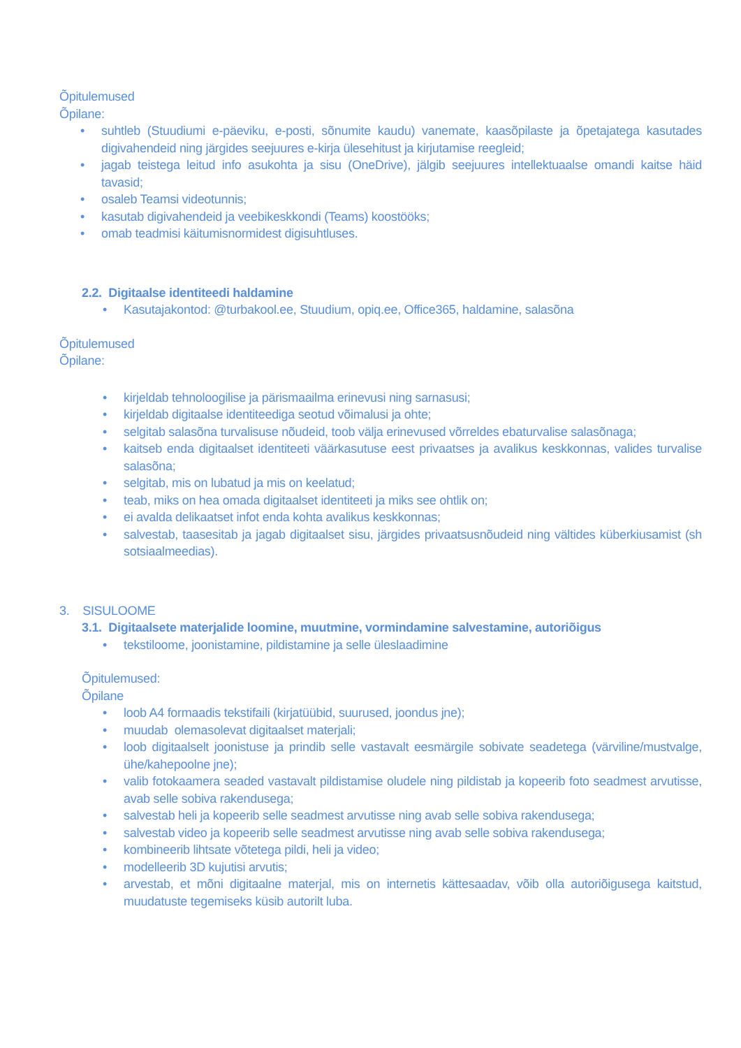Õpitulemused
Õpilane:
• suhtleb (Stuudiumi e-päeviku, e-posti, sõnumite kaudu) vanemate, kaasõpilaste ja õpetajatega kasutades digivahendeid ning järgides seejuures e-kirja ülesehitust ja kirjutamise reegleid;
• jagab teistega leitud info asukohta ja sisu (OneDrive), jälgib seejuures intellektuaalse omandi kaitse häid tavasid;
• osaleb Teamsi videotunnis;
• kasutab digivahendeid ja veebikeskkondi (Teams) koostööks;
• omab teadmisi käitumisnormidest digisuhtluses.
2.2. Digitaalse identiteedi haldamine
• Kasutajakontod: @turbakool.ee, Stuudium, opiq.ee, Office365, haldamine, salasõna
Õpitulemused
Õpilane:
• kirjeldab tehnoloogilise ja pärismaailma erinevusi ning sarnasusi;
• kirjeldab digitaalse identiteediga seotud võimalusi ja ohte;
• selgitab salasõna turvalisuse nõudeid, toob välja erinevused võrreldes ebaturvalise salasõnaga;
• kaitseb enda digitaalset identiteeti väärkasutuse eest privaatses ja avalikus keskkonnas, valides turvalise salasõna;
• selgitab, mis on lubatud ja mis on keelatud;
• teab, miks on hea omada digitaalset identiteeti ja miks see ohtlik on;
• ei avalda delikaatset infot enda kohta avalikus keskkonnas;
• salvestab, taasesitab ja jagab digitaalset sisu, järgides privaatsusnõudeid ning vältides küberkiusamist (sh sotsiaalmeedias).
3. SISULOOME
3.1. Digitaalsete materjalide loomine, muutmine, vormindamine salvestamine, autoriõigus
• tekstiloome, joonistamine, pildistamine ja selle üleslaadimine
Õpitulemused:
Õpilane
• loob A4 formaadis tekstifaili (kirjatüübid, suurused, joondus jne);
• muudab olemasolevat digitaalset materjali;
• loob digitaalselt joonistuse ja prindib selle vastavalt eesmärgile sobivate seadetega (värviline/mustvalge, ühe/kahepoolne jne);
• valib fotokaamera seaded vastavalt pildistamise oludele ning pildistab ja kopeerib foto seadmest arvutisse, avab selle sobiva rakendusega;
• salvestab heli ja kopeerib selle seadmest arvutisse ning avab selle sobiva rakendusega;
• salvestab video ja kopeerib selle seadmest arvutisse ning avab selle sobiva rakendusega;
• kombineerib lihtsate võtetega pildi, heli ja video;
• modelleerib 3D kujutisi arvutis;
• arvestab, et mõni digitaalne materjal, mis on internetis kättesaadav, võib olla autoriõigusega kaitstud, muudatuste tegemiseks küsib autorilt luba.